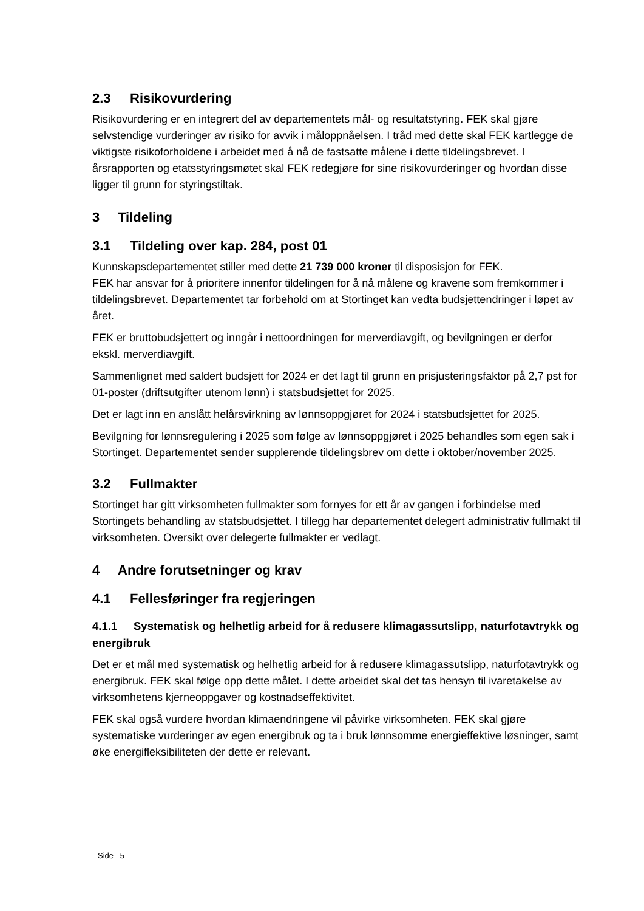2.3 Risikovurdering
Risikovurdering er en integrert del av departementets mål- og resultatstyring. FEK skal gjøre selvstendige vurderinger av risiko for avvik i måloppnåelsen. I tråd med dette skal FEK kartlegge de viktigste risikoforholdene i arbeidet med å nå de fastsatte målene i dette tildelingsbrevet. I årsrapporten og etatsstyringsmøtet skal FEK redegjøre for sine risikovurderinger og hvordan disse ligger til grunn for styringstiltak.
3 Tildeling
3.1 Tildeling over kap. 284, post 01
Kunnskapsdepartementet stiller med dette 21 739 000 kroner til disposisjon for FEK.
FEK har ansvar for å prioritere innenfor tildelingen for å nå målene og kravene som fremkommer i tildelingsbrevet. Departementet tar forbehold om at Stortinget kan vedta budsjettendringer i løpet av året.
FEK er bruttobudsjettert og inngår i nettoordningen for merverdiavgift, og bevilgningen er derfor ekskl. merverdiavgift.
Sammenlignet med saldert budsjett for 2024 er det lagt til grunn en prisjusteringsfaktor på 2,7 pst for 01-poster (driftsutgifter utenom lønn) i statsbudsjettet for 2025.
Det er lagt inn en anslått helårsvirkning av lønnsoppgjøret for 2024 i statsbudsjettet for 2025.
Bevilgning for lønnsregulering i 2025 som følge av lønnsoppgjøret i 2025 behandles som egen sak i Stortinget. Departementet sender supplerende tildelingsbrev om dette i oktober/november 2025.
3.2 Fullmakter
Stortinget har gitt virksomheten fullmakter som fornyes for ett år av gangen i forbindelse med Stortingets behandling av statsbudsjettet. I tillegg har departementet delegert administrativ fullmakt til virksomheten. Oversikt over delegerte fullmakter er vedlagt.
4 Andre forutsetninger og krav
4.1 Fellesføringer fra regjeringen
4.1.1 Systematisk og helhetlig arbeid for å redusere klimagassutslipp, naturfotavtrykk og energibruk
Det er et mål med systematisk og helhetlig arbeid for å redusere klimagassutslipp, naturfotavtrykk og energibruk. FEK skal følge opp dette målet. I dette arbeidet skal det tas hensyn til ivaretakelse av virksomhetens kjerneoppgaver og kostnadseffektivitet.
FEK skal også vurdere hvordan klimaendringene vil påvirke virksomheten. FEK skal gjøre systematiske vurderinger av egen energibruk og ta i bruk lønnsomme energieffektive løsninger, samt øke energifleksibiliteten der dette er relevant.
Side 5